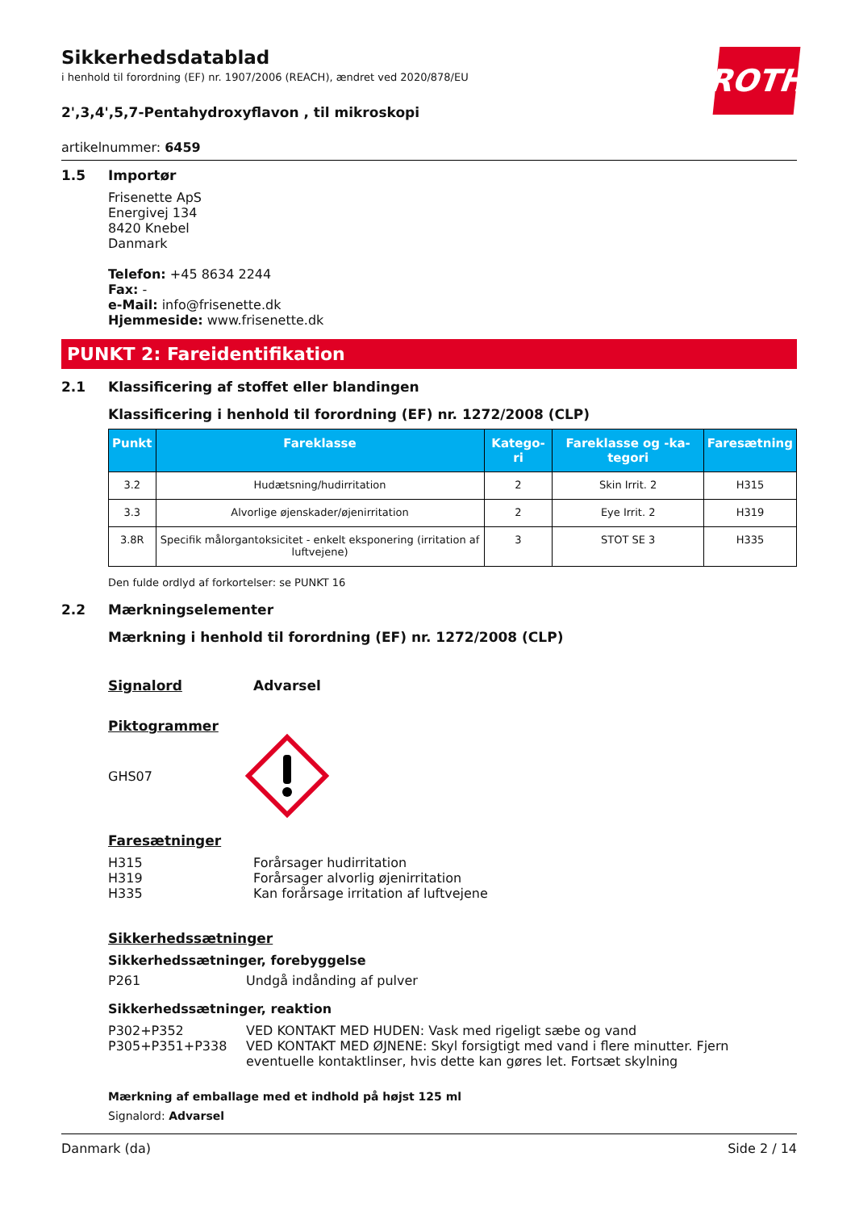ROTH
Sikkerhedsdatablad
i henhold til forordning (EF) nr. 1907/2006 (REACH), ændret ved 2020/878/EU
2',3,4',5,7-Pentahydroxyflavon , til mikroskopi
artikelnummer: 6459
1.5 Importør
Frisenette ApS
Energivej 134
8420 Knebel
Danmark
Telefon: +45 8634 2244
Fax: -
e-Mail: info@frisenette.dk
Hjemmeside: www.frisenette.dk
PUNKT 2: Fareidentifikation
2.1 Klassificering af stoffet eller blandingen
Klassificering i henhold til forordning (EF) nr. 1272/2008 (CLP)
| Punkt | Fareklasse | Katego-ri | Fareklasse og -ka-tegori | Faresætning |
| --- | --- | --- | --- | --- |
| 3.2 | Hudætsning/hudirritation | 2 | Skin Irrit. 2 | H315 |
| 3.3 | Alvorlige øjenskader/øjenirritation | 2 | Eye Irrit. 2 | H319 |
| 3.8R | Specifik målorgantoksicitet - enkelt eksponering (irritation af luftvejene) | 3 | STOT SE 3 | H335 |
Den fulde ordlyd af forkortelser: se PUNKT 16
2.2 Mærkningselementer
Mærkning i henhold til forordning (EF) nr. 1272/2008 (CLP)
Signalord Advarsel
Piktogrammer
GHS07
Faresætninger
H315
H319
H335 Forårsager hudirritation
Forårsager alvorlig øjenirritation
Kan forårsage irritation af luftvejene
Sikkerhedssætninger
Sikkerhedssætninger, forebyggelse
P261 Undgå indånding af pulver
Sikkerhedssætninger, reaktion
P302+P352
P305+P351+P338 VED KONTAKT MED HUDEN: Vask med rigeligt sæbe og vand
VED KONTAKT MED ØJNENE: Skyl forsigtigt med vand i flere minutter. Fjern eventuelle kontaktlinser, hvis dette kan gøres let. Fortsæt skylning
Mærkning af emballage med et indhold på højst 125 ml
Signalord: Advarsel
Danmark (da) Side 2 / 14